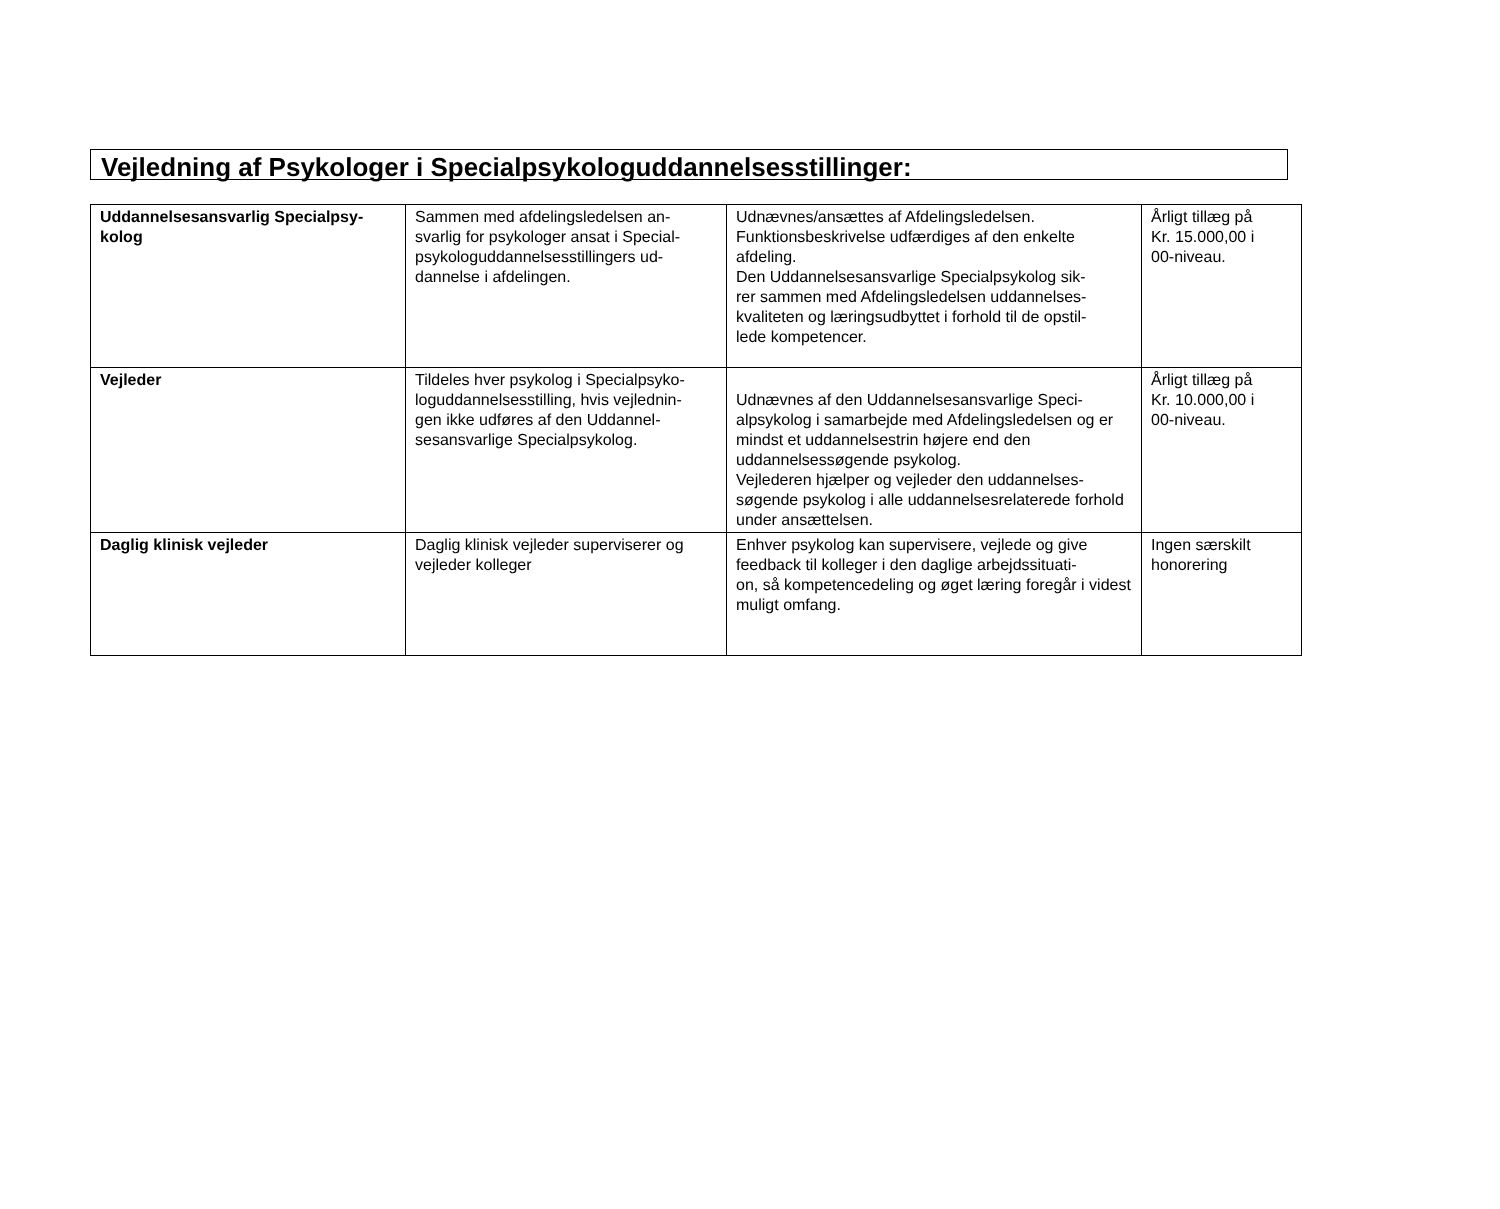Vejledning af Psykologer i Specialpsykologuddannelsesstillinger:
| Uddannelsesansvarlig Specialpsy- kolog | Sammen med afdelingsledelsen an- svarlig for psykologer ansat i Special- psykologuddannelsesstillingers ud- dannelse i afdelingen. | Udnævnes/ansættes af Afdelingsledelsen. Funktionsbeskrivelse udfærdiges af den enkelte afdeling. Den Uddannelsesansvarlige Specialpsykolog sik- rer sammen med Afdelingsledelsen uddannelses- kvaliteten og læringsudbyttet i forhold til de opstil- lede kompetencer. | Årligt tillæg på Kr. 15.000,00 i 00-niveau. |
| Vejleder | Tildeles hver psykolog i Specialpsyko- loguddannelsesstilling, hvis vejlednin- gen ikke udføres af den Uddannel- sesansvarlige Specialpsykolog. | Udnævnes af den Uddannelsesansvarlige Speci- alpsykolog i samarbejde med Afdelingsledelsen og er mindst et uddannelsestrin højere end den uddannelsessøgende psykolog. Vejlederen hjælper og vejleder den uddannelses- søgende psykolog i alle uddannelsesrelaterede forhold under ansættelsen. | Årligt tillæg på Kr. 10.000,00 i 00-niveau. |
| Daglig klinisk vejleder | Daglig klinisk vejleder superviserer og vejleder kolleger | Enhver psykolog kan supervisere, vejlede og give feedback til kolleger i den daglige arbejdssituati- on, så kompetencedeling og øget læring foregår i videst muligt omfang. | Ingen særskilt honorering |